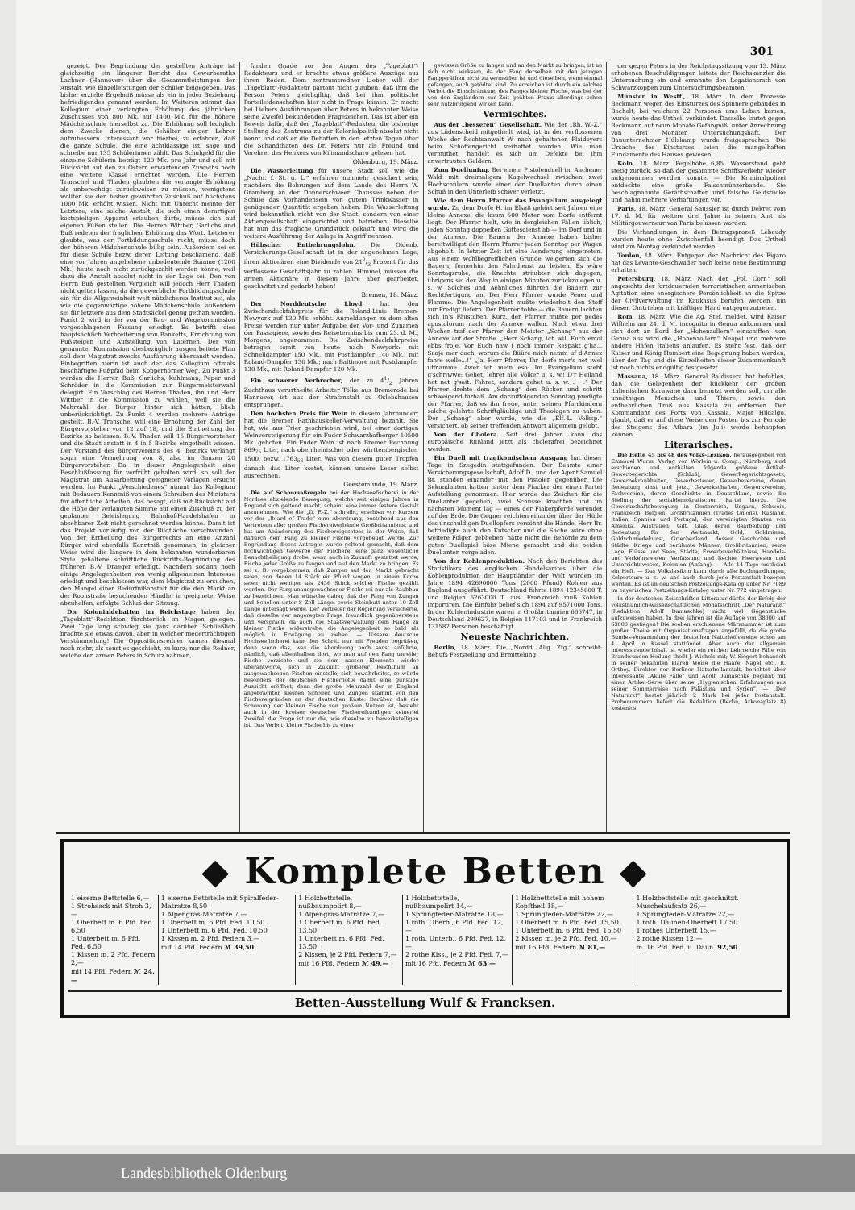301
gezeigt. Der Begründung der gestellten Anträge ist gleichzeitig ein längerer Bericht des Gewerberaths Lachner (Hannover) über die Gesammtleistungen der Anstalt, wie Einzelleistungen der Schüler beigegeben. Das bisher erzielte Ergebniß müsse als ein in jeder Beziehung befriedigendes genannt werden. Im Weiteren stimmt das Kollegium einer verlangten Erhöhung des jährlichen Zuschusses von 800 Mk. auf 1400 Mk. für die höhere Mädchenschule hierselbst zu. Die Erhöhung soll lediglich dem Zwecke dienen, die Gehälter einiger Lehrer aufzubessern. Interessant war hierbei, zu erfahren, daß die ganze Schule, die eine achtklassige ist, sage und schreibe nur 135 Schülerinnen zählt. Das Schulgeld für die einzelne Schülerin beträgt 120 Mk. pro Jahr und soll mit Rücksicht auf den zu Ostern erwartenden Zuwachs noch eine weitere Klasse errichtet werden. Die Herren Transchel und Thaden glaubten die verlangte Erhöhung als unberechtigt zurückweisen zu müssen, wenigstens wollten sie den bisher gewährten Zuschuß auf höchstens 1000 Mk. erhöht wissen. Nicht mit Unrecht meinte der Letztere, eine solche Anstalt, die sich einen derartigen kostspieligen Apparat erlauben dürfe, müsse sich auf eigenen Füßen stellen. Die Herren Wittber, Garlichs und Buß redeten der fraglichen Erhöhung das Wort. Letzterer glaubte, was der Fortbildungsschule recht, müsse doch der höheren Mädchenschule billig sein. Außerdem sei es für diese Schule bezw. deren Leitung beschämend, daß eine vor Jahren angeliehene unbedeutende Summe (1200 Mk.) heute noch nicht zurückgezahlt werden könne, weil dazu die Anstalt absolut nicht in der Lage sei. Den von Herrn Buß gestellten Vergleich will jedoch Herr Thaden nicht gelten lassen, da die gewerbliche Fortbildungsschule ein für die Allgemeinheit weit nützlicheres Institut sei, als wie die gegenwärtige höhere Mädchenschule, außerdem sei für letztere aus dem Stadtsäckel genug gethan worden. Punkt 2 wird in der von der Bau- und Wegekommission vorgeschlagenen Fassung erledigt. Es betrifft dies hauptsächlich Verbreiterung von Banketts, Errichtung von Fußsteigen und Aufstellung von Laternen. Der von genannter Kommission diesbezüglich ausgearbeitete Plan soll dem Magistrat zwecks Ausführung übersandt werden. Einbegriffen hierin ist auch der das Kollegium oftmals beschäftigte Fußpfad beim Kopperhörner Weg. Zu Punkt 3 werden die Herren Buß, Garlichs, Kuhlmann, Peper und Schröder in die Kommission zur Bürgermeisterwahl delegirt. Ein Vorschlag des Herren Thaden, ihn und Herr Wittber in die Kommission zu wählen, weil sie die Mehrzahl der Bürger hinter sich hätten, blieb unberücksichtigt. Zu Punkt 4 werden mehrere Anträge gestellt. B.-V. Transchel will eine Erhöhung der Zahl der Bürgervorsteher von 12 auf 18, und die Eintheilung der Bezirke so belassen. B.-V. Thaden will 15 Bürgervorsteher und die Stadt anstatt in 4 in 5 Bezirke eingetheilt wissen. Der Vorstand des Bürgervereins des 4. Bezirks verlangt sogar eine Vermehrung von 8, also im Ganzen 20 Bürgervorsteher. Da in dieser Angelegenheit eine Beschlußfassung für verfrüht gehalten wird, so soll der Magistrat um Ausarbeitung geeigneter Vorlagen ersucht werden. Im Punkt „Verschiedenes“ nimmt das Kollegium mit Bedauern Kenntniß von einem Schreiben des Ministers für öffentliche Arbeiten, das besagt, daß mit Rücksicht auf die Höhe der verlangten Summe auf einen Zuschuß zu der geplanten Geleislegung Bahnhof-Handelshafen in absehbarer Zeit nicht gerechnet werden könne. Damit ist das Projekt vorläufig von der Bildfläche verschwunden. Von der Ertheilung des Bürgerrechts an eine Anzahl Bürger wird ebenfalls Kenntniß genommen, in gleicher Weise wird die längere in dem bekannten wunderbaren Style gehaltene schriftliche Rücktritts-Begründung des früheren B.-V. Draeger erledigt. Nachdem sodann noch einige Angelegenheiten von wenig allgemeinen Interesse erledigt und beschlossen war, dem Magistrat zu ersuchen, den Mangel einer Bedürfnißanstalt für die den Markt an der Roonstraße besuchenden Händler in geeigneter Weise abzuhelfen, erfolgte Schluß der Sitzung.
Die Kolonialdebatten im Reichstage haben der „Tageblatt“-Redaktion fürchterlich im Magen gelegen. Zwei Tage lang schwieg sie ganz darüber. Schließlich brachte sie etwas davon, aber in welcher niederträchtigen Verstümmelung! Die Oppositionsredner kamen diesmal noch mehr, als sonst es geschieht, zu kurz; nur die Redner, welche den armen Peters in Schutz nahmen,
fanden Gnade vor den Augen des „Tageblatt“-Redakteurs und er brachte etwas größere Auszüge aus ihren Reden. Dem zentrumsredner Lieber will der „Tageblatt“-Redakteur partout nicht glauben, daß ihm die Person Peters gleichgiltig, daß bei ihm politische Parteileidenschaften hier nicht in Frage kämen. Er macht bei Liebers Ausführungen über Peters in bekannter Weise seine Zweifel bekundenden Fragezeichen. Das ist aber ein Beweis dafür, daß der „Tageblatt“-Redakteur die bisherige Stellung des Zentrums zu der Kolonialpolitik absolut nicht kennt und daß er die Debatten in den letzten Tagen über die Schandthaten des Dr. Peters nur als Freund und Verehrer des Henkers von Kilimandscharo gelesen hat.
Oldenburg, 19. März.
Die Wasserleitung für unsere Stadt soll wie die „Nachr. f. St. u. L.“ erfahren nunmehr gesichert sein, nachdem die Bohrungen auf dem Lande des Herrn W. Gramberg an der Donnerschweer Chaussee neben der Schule das Vorhandensein von gutem Trinkwasser in genügender Quantität ergeben haben. Die Wasserleitung wird bekanntlich nicht von der Stadt, sondern von einer Aktiengesellschaft eingerichtet und betrieben. Dieselbe hat nun das fragliche Grundstück gekauft und wird die weitere Ausführung der Anlage in Angriff nehmen.
Hübscher Entbehrungslohn. Die Oldenb. Versicherungs-Gesellschaft ist in der angenehmen Lage, ihren Aktionären eine Dividende von 212/3 Prozent für das verflossene Geschäftsjahr zu zahlen. Himmel, müssen die armen Aktionäre in diesem Jahre aber gearbeitet, geschwitzt und gedarbt haben!
Bremen, 18. März.
Der Norddeutsche Lloyd hat den Zwischendeckfahrpreis für die Roland-Linie Bremen-Newyork auf 130 Mk. erhöht. Anmeldungen zu dem alten Preise werden nur unter Aufgabe der Vor- und Zunamen der Passagiere, sowie des Reisetermins bis zum 23. d. M., Morgens, angenommen. Die Zwischendeckfahrpreise betragen somit von heute nach Newyork: mit Schnelldampfer 150 Mk., mit Postdampfer 140 Mk., mit Roland-Dampfer 130 Mk.; nach Baltimore mit Postdampfer 130 Mk., mit Roland-Dampfer 120 Mk.
Ein schwerer Verbrecher, der zu 41/2 Jahren Zuchthaus verurtheilte Arbeiter Tölke aus Bremerode bei Hannover, ist aus der Strafanstalt zu Oslebshausen entsprungen.
Den höchsten Preis für Wein in diesem Jahrhundert hat die Bremer Rathhauskeller-Verwaltung bezahlt. Sie hat, wie aus Trier geschrieben wird, bei einer dortigen Weinversteigerung für ein Fuder Schwarzhofberger 10500 Mk. geboten. Ein Fuder Wein ist nach Bremer Rechnung 869<sub>75</sub> Liter, nach oberrheinischer oder württembergischer 1500, bezw. 1763<sub>56</sub> Liter. Was von diesem guten Tropfen danach das Liter kostet, können unsere Leser selbst ausrechnen.
Geestemünde, 19. März.
Die auf Schonmaßregeln bei der Hochseefischerei in der Nordsee abzielende Bewegung, welche seit einigen Jahren in England sich geltend macht, scheint eine immer festere Gestalt anzunehmen. Wie die „D. F.-Z.“ schreibt, erschien vor Kurzem vor der „Board of Trade“ eine Abordnung, bestehend aus den Vertretern aller großen Fischereiverbände Großbritanniens, und bat um Abänderung des Fischereigesetzes in der Weise, daß dadurch dem Fang zu kleiner Fische vorgebeugt werde. Zur Begründung dieses Antrages wurde geltend gemacht, daß dem hochwichtigen Gewerbe der Fischerei eine ganz wesentliche Benachtheiligung drohe, wenn auch in Zukunft gestattet werde, Fische jeder Größe zu fangen und auf den Markt zu bringen. Es sei z. B. vorgekommen, daß Zungen auf den Markt gebracht seien, von denen 14 Stück ein Pfund wogen; in einem Korbe seien nicht weniger als 2436 Stück solcher Fische gezählt werden. Der Fang unausgewachsener Fische sei nur als Raubbau zu bezeichnen. Man wünsche daher, daß der Fang von Zungen und Schollen unter 8 Zoll Länge, sowie Steinbutt unter 10 Zoll Länge untersagt werde. Der Vertreter der Regierung versicherte, daß dieselbe der angeregten Frage freundlich gegenüberstehe und versprach, da auch die Staatsverwaltung dem Fange zu kleiner Fische widerstrebe, die Angelegenheit so bald als möglich in Erwägung zu ziehen. — Unsere deutsche Hochseefischerei kann den Schritt nur mit Freuden begrüßen, denn wenn das, was die Abordnung noch sonst anführte, nämlich, daß allenthalben dort, wo man auf den Fang unreifer Fische verzichte und sie dem nassen Elemente wieder überantworte, sich in Zukunft größerer Reichthum an ausgewachsenen Fischen einstelle, sich bewahrheitet, so würde besonders der deutschen Fischerflotte damit eine günstige Aussicht eröffnet, denn die große Mehrzahl der in England angebrachten kleinen Schollen und Zungen stammt von den Fischereigründen an der deutschen Küste. Darüber, daß die Schonung der kleinen Fische von großem Nutzen ist, besteht auch in den Kreisen deutscher Fischereikundigen keinerlei Zweifel, die Frage ist nur die, wie dieselbe zu bewerkstelligen ist. Das Verbot, kleine Fische bis zu einer
gewissen Größe zu fangen und an den Markt zu bringen, ist an sich nicht wirksam, da der Fang derselben mit den jetzigen Fanggeräthen nicht zu vermeiden ist und dieselben, wenn einmal gefangen, auch getödtet sind. Zu erreichen ist durch ein solches Verbot die Einschränkung des Fanges kleiner Fische, was bei der von den Engländern zur Zeit geübten Praxis allerdings schon sehr nutzbringend wirken kann.
Vermischtes.
Aus der „besseren“ Gesellschaft. Wie der „Rh. W.-Z.“ aus Lüdenscheid mitgetheilt wird, ist in der verflossenen Woche der Rechtsanwalt W. nach gehaltenen Plaidoyers beim Schöffengericht verhaftet worden. Wie man vermuthet, handelt es sich um Defekte bei ihm anvertrauten Geldern.
Zum Duellunfug. Bei einem Pistolenduell im Aachener Wald mit dreimaligem Kugelwechsel zwischen zwei Hochschülern wurde einer der Duellanten durch einen Schuß in den Unterleib schwer verletzt.
Wie dem Herrn Pfarrer das Evangelium ausgelegt wurde. Zu dem Dorfe H. im Elsaß gehört seit Jahren eine kleine Annexe, die kaum 500 Meter vom Dorfe entfernt liegt. Der Pfarrer hielt, wie in dergleichen Fällen üblich, jeden Sonntag doppelten Gottesdienst ab — im Dorf und in der Annexe. Die Bauern der Annexe haben bisher bereitwilligst den Herrn Pfarrer jeden Sonntag per Wagen abgeholt. In letzter Zeit ist eine Aenderung eingetreten. Aus einem wohlbegreiflichen Grunde weigerten sich die Bauern, fernerhin den Fahrdienst zu leisten. Es wäre Sonntagsruhe, die Knechte sträubten sich dagegen, übrigens sei der Weg in einigen Minuten zurückzulegen u. s. w. Solches und Aehnliches führten die Bauern zur Rechtfertigung an. Der Herr Pfarrer wurde Feuer und Flamme. Die Angelegenheit mußte wiederholt den Stoff zur Predigt liefern. Der Pfarrer tobte — die Bauern lachten sich in's Fäustchen. Kurz, der Pfarrer mußte per pedes apostolorum nach der Annexe wallen. Nach etwa drei Wochen traf der Pfarrer den Meister „Schang“ aus der Annexe auf der Straße. „Herr Schang, ich will Euch emol ebbs froje. Vor Euch haw i noch immer Respakt g'ha... Saaje mer doch, worum die Büüre mich nemm uf d'Annex fahre welle...!“ „Ja, Herr Pfarrer, Ihr derfe mer's net iwel uffnamme. Awer ich mein eso: Im Evangelium steht g'schriwwe: Gehet, lehret alle Völker u. s. w.! D'r Heiland hat net g'sait: Fahret, sondern gehet u. s. w. . . .“ Der Pfarrer drehte dem „Schang“ den Rücken und schritt schweigend fürbaß. Am darauffolgenden Sonntag predigte der Pfarrer, daß es ihn freue, unter seinen Pfarrkindern solche gelehrte Schriftgläubige und Theologen zu haben. Der „Schang“ aber wurde, wie die „Elf.-L. Volksp.“ versichert, ob seiner treffenden Antwort allgemein gelobt.
Von der Cholera. Seit drei Jahren kann das europäische Rußland jetzt als cholerafrei bezeichnet werden.
Ein Duell mit tragikomischem Ausgang hat dieser Tage in Szegedin stattgefunden. Der Beamte einer Versicherungsgesellschaft, Adolf D., und der Agent Samuel Br. standen einander mit den Pistolen gegenüber. Die Sekundanten hatten hinter dem Fiacker der einen Partei Aufstellung genommen. Hier wurde das Zeichen für die Duellanten gegeben, zwei Schüsse krachten und im nächsten Moment lag — eines der Fiakerpferde verendet auf der Erde. Die Gegner reichten einander über der Hülle des unschuldigen Duellopfers versöhnt die Hände, Herr Br. befriedigte auch den Kutscher und die Sache wäre ohne weitere Folgen geblieben, hätte nicht die Behörde zu dem guten Duellspiel böse Miene gemacht und die beiden Duellanten vorgeladen.
Von der Kohlenproduktion. Nach den Berichten des Statistikers des englischen Handelsamtes über die Kohlenproduktion der Hauptländer der Welt wurden im Jahre 1894 42690000 Tons (2000 Pfund) Kohlen aus England ausgeführt. Deutschland führte 1894 12345000 T. und Belgien 6263000 T. aus. Frankreich muß Kohlen importiren. Die Einfuhr belief sich 1894 auf 9571000 Tons. In der Kohlenindustrie waren in Großbritannien 665747, in Deutschland 299627, in Belgien 117103 und in Frankreich 131587 Personen beschäftigt.
Neueste Nachrichten.
Berlin, 18. März. Die „Nordd. Allg. Ztg.“ schreibt: Behufs Feststellung und Ermittelung
der gegen Peters in der Reichstagssitzung vom 13. März erhobenen Beschuldigungen leitete der Reichskanzler die Untersuchung ein und ernannte den Legationsrath von Schwarzkoppen zum Untersuchungsbeamten.
Münster in Westf., 18. März. In dem Prozesse Beckmann wegen des Einsturzes des Spinnereigebäudes in Bocholt, bei welchem 22 Personen ums Leben kamen, wurde heute das Urtheil verkündet. Dasselbe lautet gegen Beckmann auf neun Monate Gefängniß, unter Anrechnung von drei Monaten Untersuchungshaft. Der Bauunternehmer Hülskamp wurde freigesprochen. Die Ursache des Einsturzes seien die mangelhaften Fundamente des Hauses gewesen.
Köln, 18. März. Pegelhöhe 6,85. Wasserstand geht stetig zurück, so daß der gesammte Schiffsverkehr wieder aufgenommen werden konnte. — Die Kriminalpolizei entdeckte eine große Falschmünzerbande. Sie beschlagnahmte Geräthschaften und falsche Geldstücke und nahm mehrere Verhaftungen vor.
Paris, 18. März. General Saussier ist durch Dekret vom 17. d. M. für weitere drei Jahre in seinem Amt als Militärgouverneur von Paris belassen worden.
Die Verhandlungen in dem Betrugsprozeß Lebaudy wurden heute ohne Zwischenfall beendigt. Das Urtheil wird am Montag verkündet werden.
Toulon, 18. März. Entgegen der Nachricht des Figaro hat das Levante-Geschwader noch keine neue Bestimmung erhalten.
Petersburg, 18. März. Nach der „Pol. Corr.“ soll angesichts der fortdauernden terroristischen armenischen Agitation eine energischere Persönlichkeit an die Spitze der Civilverwaltung im Kaukasus berufen werden, um diesen Umtrieben mit kräftiger Hand entgegenzutreten.
Rom, 18. März. Wie die Ag. Stef. meldet, wird Kaiser Wilhelm am 24. d. M. incognito in Genua ankommen und sich dort an Bord der „Hohenzollern“ einschiffen; von Genua aus wird die „Hohenzollern“ Neapel und mehrere andere Häfen Italiens anlaufen. Es steht fest, daß der Kaiser und König Humbert eine Begegnung haben werden; über den Tag und die Einzelheiten dieser Zusammenkunft ist noch nichts endgültig festgesetzt.
Massaua, 18. März. General Baldissera hat befohlen, daß die Gelegenheit der Rückkehr der großen italienischen Karawane dazu benutzt werden soll, um alle unnöthigen Menschen und Thiere, sowie den entbehrlichen Troß aus Kassala zu entfernen. Der Kommandant des Forts von Kassala, Major Hildalgo, glaubt, daß er auf diese Weise den Posten bis zur Periode des Steigens des Atbara (im Juli) werde behaupten können.
Literarisches.
Die Hefte 45 bis 48 des Volks-Lexikon, herausgegeben von Emanuel Wurm; Verlag von Wörlein u. Comp., Nürnberg, sind erschienen und enthalten folgende größere Artikel: Gewerbegerichte (Schluß), Gewerbegerichtsgesetz; Gewerbekrankheiten, Gewerbesteuer, Gewerbevereine, deren Bedeutung einst und jetzt, Gewerkschaften, Gewerkvereine, Fachvereine, deren Geschichte in Deutschland, sowie die Stellung der sozialdemokratischen Partei hierzu. Die Gewerkschaftsbewegung in Oesterreich, Ungarn, Schweiz, Frankreich, Belgien, Großbritannien (Trades Unions), Rußland, Italien, Spanien und Portugal, den vereinigten Staaten von Amerika, Australien; Gift, Glas, deren Bearbeitung und Bedeutung für den Weltmarkt, Gold, Goldminen, Goldschmiedekunst, Griechenland, dessen Geschichte und Städte, Kriege und berühmte Männer; Großbritannien, seine Lage, Flüsse und Seen, Städte; Erwerbsverhältnisse, Handels- und Verkehrswesen, Verfassung und Rechte, Heerwesen und Unterrichtswesen, Kolonien (Anfang). — Alle 14 Tage erscheint ein Heft. — Das Volkslexikon kann durch alle Buchhandlungen, Kolporteure u. s. w. und auch durch jede Postanstalt bezogen werden. Es ist im deutschen Postzeitungs-Katalog unter Nr. 7089 im bayerischen Postzeitungs-Katalog unter Nr. 772 eingetragen.
In der deutschen Zeitschriften-Litteratur dürfte der Erfolg der volksthümlich-wissenschaftlichen Monatsschrift „Der Naturarzt“ (Redaktion: Adolf Damaschke) nicht viel Gegenstücke aufzuweisen haben. In drei Jahren ist die Auflage von 38000 auf 63000 gestiegen! Die soeben erschienene Märznummer ist zum großen Theile mit Organisationsfragen angefüllt, da die große Bundes-Versammlung der deutschen Naturheilvereine schon am 4. April in Kassel stattfindet. Aber auch der allgemein interessirende Inhalt ist wieder ein reicher. Lehrreiche Fälle von Brandwunden-Heilung theilt J. Wichels mit; W. Siegert behandelt in seiner bekannten klaren Weise die Haare, Nägel etc., R. Orthey, Direktor der Berliner Naturheilanstalt, berichtet über interessante „Akute Fälle“ und Adolf Damaschke beginnt mit einer Artikel-Serie über seine „Hygienischen Erfahrungen aus seiner Sommerreise nach Palästina und Syrien“. — „Der Naturarzt“ kostet jährlich 2 Mark bei jeder Postanstalt. Probenummern liefert die Redaktion (Berlin, Arkonaplatz 8) kostenlos.
◆ Komplete Betten ◆
| 1 eiserne Bettstelle 6,— 1 Strohsack mit Stroh 3,— 1 Oberbett m. 6 Pfd. Fed. 6,50 1 Unterbett m. 6 Pfd. Fed. 6,50 1 Kissen m. 2 Pfd. Federn 2,— mit 14 Pfd. Federn ℳ 24,— | 1 eiserne Bettstelle mit Spiralfeder-Matratze 8,50 1 Alpengras-Matratze 7,— 1 Oberbett m. 6 Pfd. Fed. 10,50 1 Unterbett m. 6 Pfd. Fed. 10,50 1 Kissen m. 2 Pfd. Federn 3,— mit 14 Pfd. Federn ℳ 39,50 | 1 Holzbettstelle, nußbaumpolirt 8,— 1 Alpengras-Matratze 7,— 1 Oberbett m. 6 Pfd. Fed. 13,50 1 Unterbett m. 6 Pfd. Fed. 13,50 2 Kissen, je 2 Pfd. Federn 7,— mit 16 Pfd. Federn ℳ 49,— | 1 Holzbettstelle, nußbaumpolirt 14,— 1 Sprungfeder-Matratze 18,— 1 roth. Oberb., 6 Pfd. Fed. 12,— 1 roth. Unterb., 6 Pfd. Fed. 12,— 2 rothe Kiss., je 2 Pfd. Fed. 7,— mit 16 Pfd. Federn ℳ 63,— | 1 Holzbettstelle mit hohem Kopftheil 18,— 1 Sprungfeder-Matratze 22,— 1 Oberbett m. 6 Pfd. Fed. 15,50 1 Unterbett m. 6 Pfd. Fed. 15,50 2 Kissen m. je 2 Pfd. Fed. 10,— mit 16 Pfd. Federn ℳ 81,— | 1 Holzbettstelle mit geschnitzt. Muschelaufsatz 26,— 1 Sprungfeder-Matratze 22,— 1 roth. Daunen-Oberbett 17,50 1 rothes Unterbett 15,— 2 rothe Kissen 12,— m. 16 Pfd. Fed. u. Daun. 92,50 |
Betten-Ausstellung Wulf & Francksen.
Landesbibliothek Oldenburg